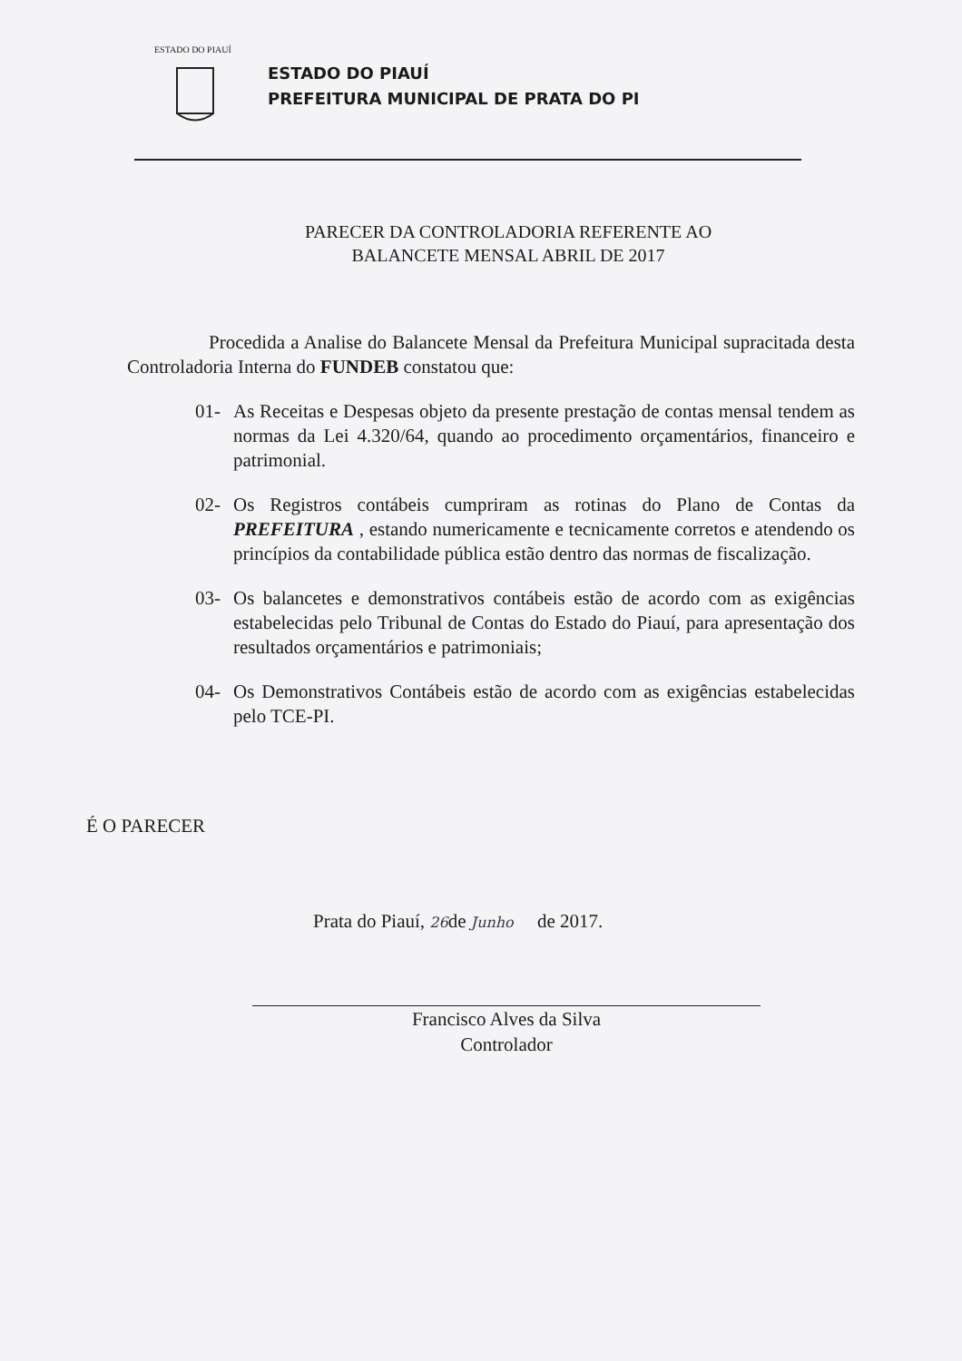ESTADO DO PIAUÍ
ESTADO DO PIAUÍ
PREFEITURA MUNICIPAL DE PRATA DO PI
PARECER DA CONTROLADORIA REFERENTE AO
BALANCETE MENSAL ABRIL DE 2017
Procedida a Analise do Balancete Mensal da Prefeitura Municipal supracitada desta Controladoria Interna do FUNDEB constatou que:
01- As Receitas e Despesas objeto da presente prestação de contas mensal tendem as normas da Lei 4.320/64, quando ao procedimento orçamentários, financeiro e patrimonial.
02- Os Registros contábeis cumpriram as rotinas do Plano de Contas da PREFEITURA , estando numericamente e tecnicamente corretos e atendendo os princípios da contabilidade pública estão dentro das normas de fiscalização.
03- Os balancetes e demonstrativos contábeis estão de acordo com as exigências estabelecidas pelo Tribunal de Contas do Estado do Piauí, para apresentação dos resultados orçamentários e patrimoniais;
04- Os Demonstrativos Contábeis estão de acordo com as exigências estabelecidas pelo TCE-PI.
É O PARECER
Prata do Piauí, 26de Junho de 2017.
Francisco Alves da Silva
Controlador